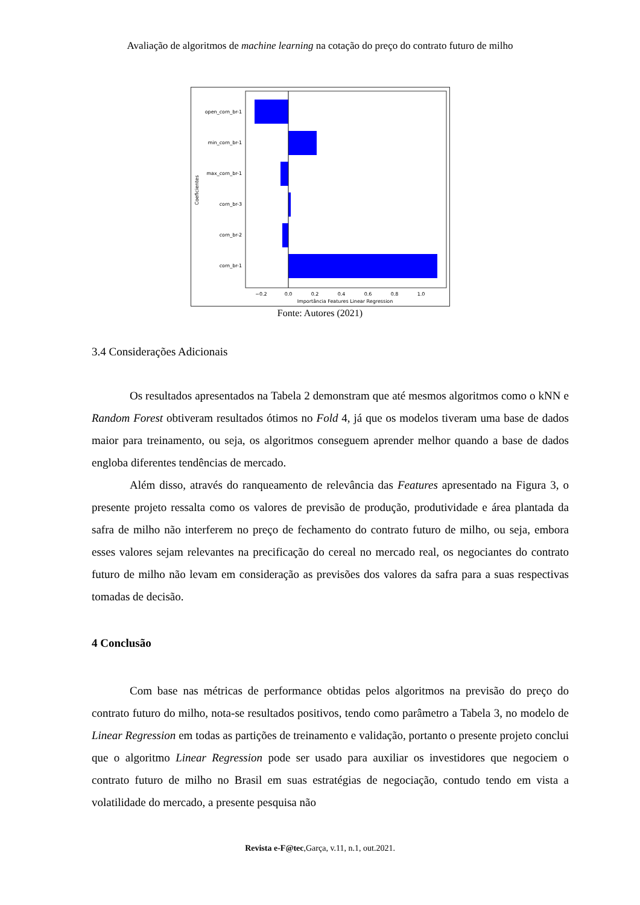Avaliação de algoritmos de machine learning na cotação do preço do contrato futuro de milho
open_corn_br-1
min_corn_br-1
max_corn_br-1
corn_br-3
corn_br-2
corn_br-1
−0.2
0.0
0.2
0.4
0.6
0.8
1.0
Importância Features Linear Regression
Coeficientes
Fonte: Autores (2021)
3.4 Considerações Adicionais
Os resultados apresentados na Tabela 2 demonstram que até mesmos algoritmos como o kNN e Random Forest obtiveram resultados ótimos no Fold 4, já que os modelos tiveram uma base de dados maior para treinamento, ou seja, os algoritmos conseguem aprender melhor quando a base de dados engloba diferentes tendências de mercado.
Além disso, através do ranqueamento de relevância das Features apresentado na Figura 3, o presente projeto ressalta como os valores de previsão de produção, produtividade e área plantada da safra de milho não interferem no preço de fechamento do contrato futuro de milho, ou seja, embora esses valores sejam relevantes na precificação do cereal no mercado real, os negociantes do contrato futuro de milho não levam em consideração as previsões dos valores da safra para a suas respectivas tomadas de decisão.
4 Conclusão
Com base nas métricas de performance obtidas pelos algoritmos na previsão do preço do contrato futuro do milho, nota-se resultados positivos, tendo como parâmetro a Tabela 3, no modelo de Linear Regression em todas as partições de treinamento e validação, portanto o presente projeto conclui que o algoritmo Linear Regression pode ser usado para auxiliar os investidores que negociem o contrato futuro de milho no Brasil em suas estratégias de negociação, contudo tendo em vista a volatilidade do mercado, a presente pesquisa não
Revista e-F@tec,Garça, v.11, n.1, out.2021.